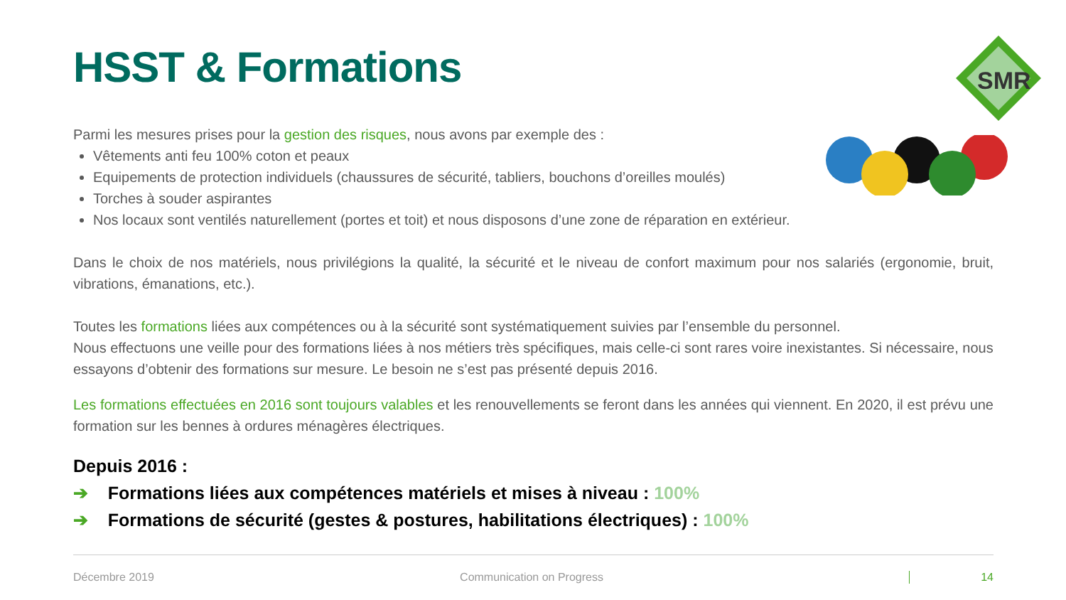SMR
HSST & Formations
Parmi les mesures prises pour la gestion des risques, nous avons par exemple des :
Vêtements anti feu 100% coton et peaux
Equipements de protection individuels (chaussures de sécurité, tabliers, bouchons d’oreilles moulés)
Torches à souder aspirantes
Nos locaux sont ventilés naturellement (portes et toit) et nous disposons d’une zone de réparation en extérieur.
Dans le choix de nos matériels, nous privilégions la qualité, la sécurité et le niveau de confort maximum pour nos salariés (ergonomie, bruit, vibrations, émanations, etc.).
Toutes les formations liées aux compétences ou à la sécurité sont systématiquement suivies par l’ensemble du personnel.
Nous effectuons une veille pour des formations liées à nos métiers très spécifiques, mais celle-ci sont rares voire inexistantes. Si nécessaire, nous essayons d’obtenir des formations sur mesure. Le besoin ne s’est pas présenté depuis 2016.
Les formations effectuées en 2016 sont toujours valables et les renouvellements se feront dans les années qui viennent. En 2020, il est prévu une formation sur les bennes à ordures ménagères électriques.
Depuis 2016 :
➔ Formations liées aux compétences matériels et mises à niveau : 100%
➔ Formations de sécurité (gestes & postures, habilitations électriques) : 100%
Décembre 2019 Communication on Progress 14